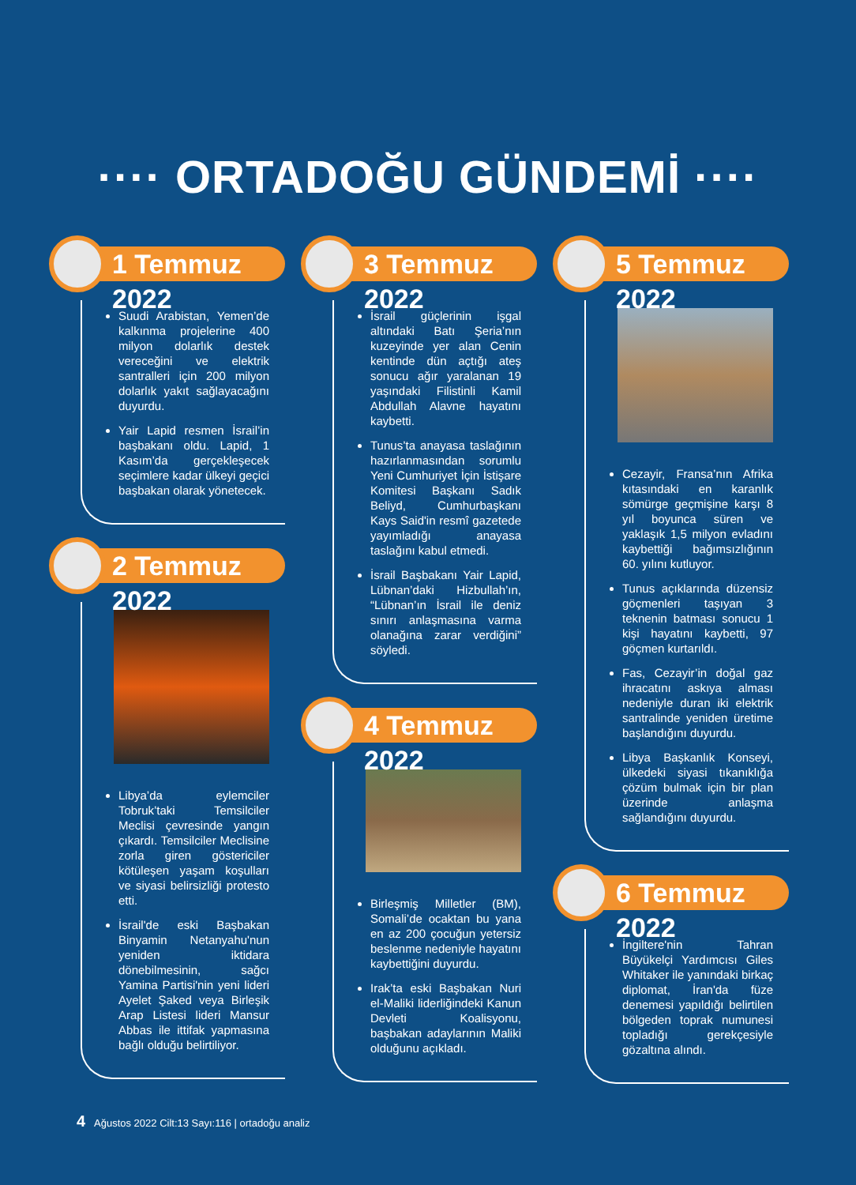···· ORTADOĞU GÜNDEMİ ····
1 Temmuz 2022
Suudi Arabistan, Yemen’de kalkınma projelerine 400 milyon dolarlık destek vereceğini ve elektrik santralleri için 200 milyon dolarlık yakıt sağlayacağını duyurdu.
Yair Lapid resmen İsrail’in başbakanı oldu. Lapid, 1 Kasım’da gerçekleşecek seçimlere kadar ülkeyi geçici başbakan olarak yönetecek.
2 Temmuz 2022
Libya’da eylemciler Tobruk’taki Temsilciler Meclisi çevresinde yangın çıkardı. Temsilciler Meclisine zorla giren göstericiler kötüleşen yaşam koşulları ve siyasi belirsizliği protesto etti.
İsrail'de eski Başbakan Binyamin Netanyahu'nun yeniden iktidara dönebilmesinin, sağcı Yamina Partisi'nin yeni lideri Ayelet Şaked veya Birleşik Arap Listesi lideri Mansur Abbas ile ittifak yapmasına bağlı olduğu belirtiliyor.
3 Temmuz 2022
İsrail güçlerinin işgal altındaki Batı Şeria’nın kuzeyinde yer alan Cenin kentinde dün açtığı ateş sonucu ağır yaralanan 19 yaşındaki Filistinli Kamil Abdullah Alavne hayatını kaybetti.
Tunus’ta anayasa taslağının hazırlanmasından sorumlu Yeni Cumhuriyet İçin İstişare Komitesi Başkanı Sadık Beliyd, Cumhurbaşkanı Kays Said'in resmî gazetede yayımladığı anayasa taslağını kabul etmedi.
İsrail Başbakanı Yair Lapid, Lübnan’daki Hizbullah’ın, “Lübnan’ın İsrail ile deniz sınırı anlaşmasına varma olanağına zarar verdiğini” söyledi.
4 Temmuz 2022
Birleşmiş Milletler (BM), Somali’de ocaktan bu yana en az 200 çocuğun yetersiz beslenme nedeniyle hayatını kaybettiğini duyurdu.
Irak’ta eski Başbakan Nuri el-Maliki liderliğindeki Kanun Devleti Koalisyonu, başbakan adaylarının Maliki olduğunu açıkladı.
5 Temmuz 2022
Cezayir, Fransa’nın Afrika kıtasındaki en karanlık sömürge geçmişine karşı 8 yıl boyunca süren ve yaklaşık 1,5 milyon evladını kaybettiği bağımsızlığının 60. yılını kutluyor.
Tunus açıklarında düzensiz göçmenleri taşıyan 3 teknenin batması sonucu 1 kişi hayatını kaybetti, 97 göçmen kurtarıldı.
Fas, Cezayir’in doğal gaz ihracatını askıya alması nedeniyle duran iki elektrik santralinde yeniden üretime başlandığını duyurdu.
Libya Başkanlık Konseyi, ülkedeki siyasi tıkanıklığa çözüm bulmak için bir plan üzerinde anlaşma sağlandığını duyurdu.
6 Temmuz 2022
İngiltere'nin Tahran Büyükelçi Yardımcısı Giles Whitaker ile yanındaki birkaç diplomat, İran'da füze denemesi yapıldığı belirtilen bölgeden toprak numunesi topladığı gerekçesiyle gözaltına alındı.
4 Ağustos 2022 Cilt:13 Sayı:116 | ortadoğu analiz